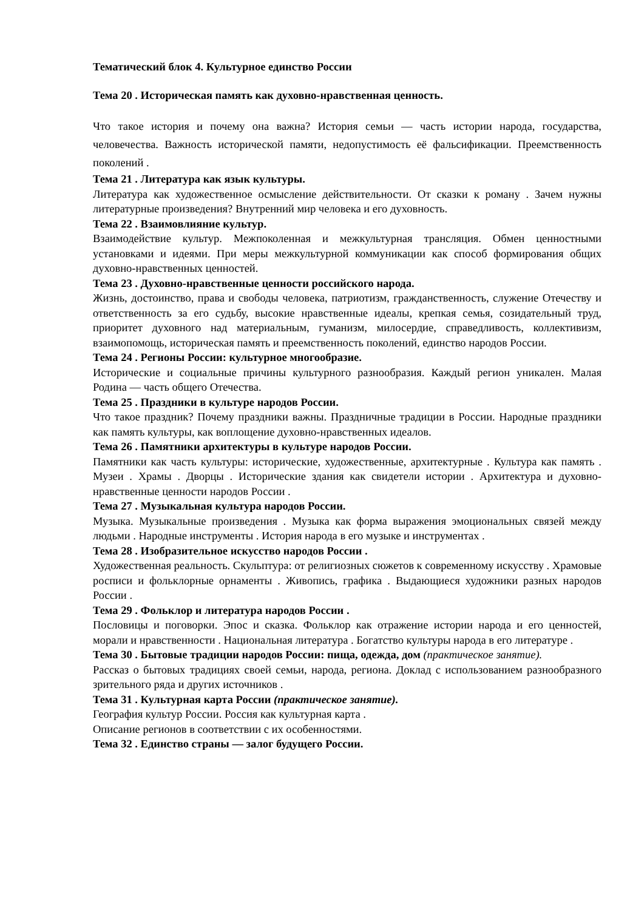Тематический блок 4. Культурное единство России
Тема 20 . Историческая память как духовно-нравственная ценность.
Что такое история и почему она важна? История семьи — часть истории народа, государства, человечества. Важность исторической памяти, недопустимость её фальсификации. Преемственность поколений .
Тема 21 . Литература как язык культуры.
Литература как художественное осмысление действительности. От сказки к роману . Зачем нужны литературные произведения? Внутренний мир человека и его духовность.
Тема 22 . Взаимовлияние культур.
Взаимодействие культур. Межпоколенная и межкультурная трансляция. Обмен ценностными установками и идеями. При меры межкультурной коммуникации как способ формирования общих духовно-нравственных ценностей.
Тема 23 . Духовно-нравственные ценности российского народа.
Жизнь, достоинство, права и свободы человека, патриотизм, гражданственность, служение Отечеству и ответственность за его судьбу, высокие нравственные идеалы, крепкая семья, созидательный труд, приоритет духовного над материальным, гуманизм, милосердие, справедливость, коллективизм, взаимопомощь, историческая память и преемственность поколений, единство народов России.
Тема 24 . Регионы России: культурное многообразие.
Исторические и социальные причины культурного разнообразия. Каждый регион уникален. Малая Родина — часть общего Отечества.
Тема 25 . Праздники в культуре народов России.
Что такое праздник? Почему праздники важны. Праздничные традиции в России. Народные праздники как память культуры, как воплощение духовно-нравственных идеалов.
Тема 26 . Памятники архитектуры в культуре народов России.
Памятники как часть культуры: исторические, художественные, архитектурные . Культура как память . Музеи . Храмы . Дворцы . Исторические здания как свидетели истории . Архитектура и духовно-нравственные ценности народов России .
Тема 27 . Музыкальная культура народов России.
Музыка. Музыкальные произведения . Музыка как форма выражения эмоциональных связей между людьми . Народные инструменты . История народа в его музыке и инструментах .
Тема 28 . Изобразительное искусство народов России .
Художественная реальность. Скульптура: от религиозных сюжетов к современному искусству . Храмовые росписи и фольклорные орнаменты . Живопись, графика . Выдающиеся художники разных народов России .
Тема 29 . Фольклор и литература народов России .
Пословицы и поговорки. Эпос и сказка. Фольклор как отражение истории народа и его ценностей, морали и нравственности . Национальная литература . Богатство культуры народа в его литературе .
Тема 30 . Бытовые традиции народов России: пища, одежда, дом (практическое занятие).
Рассказ о бытовых традициях своей семьи, народа, региона. Доклад с использованием разнообразного зрительного ряда и других источников .
Тема 31 . Культурная карта России (практическое занятие).
География культур России. Россия как культурная карта .
Описание регионов в соответствии с их особенностями.
Тема 32 . Единство страны — залог будущего России.